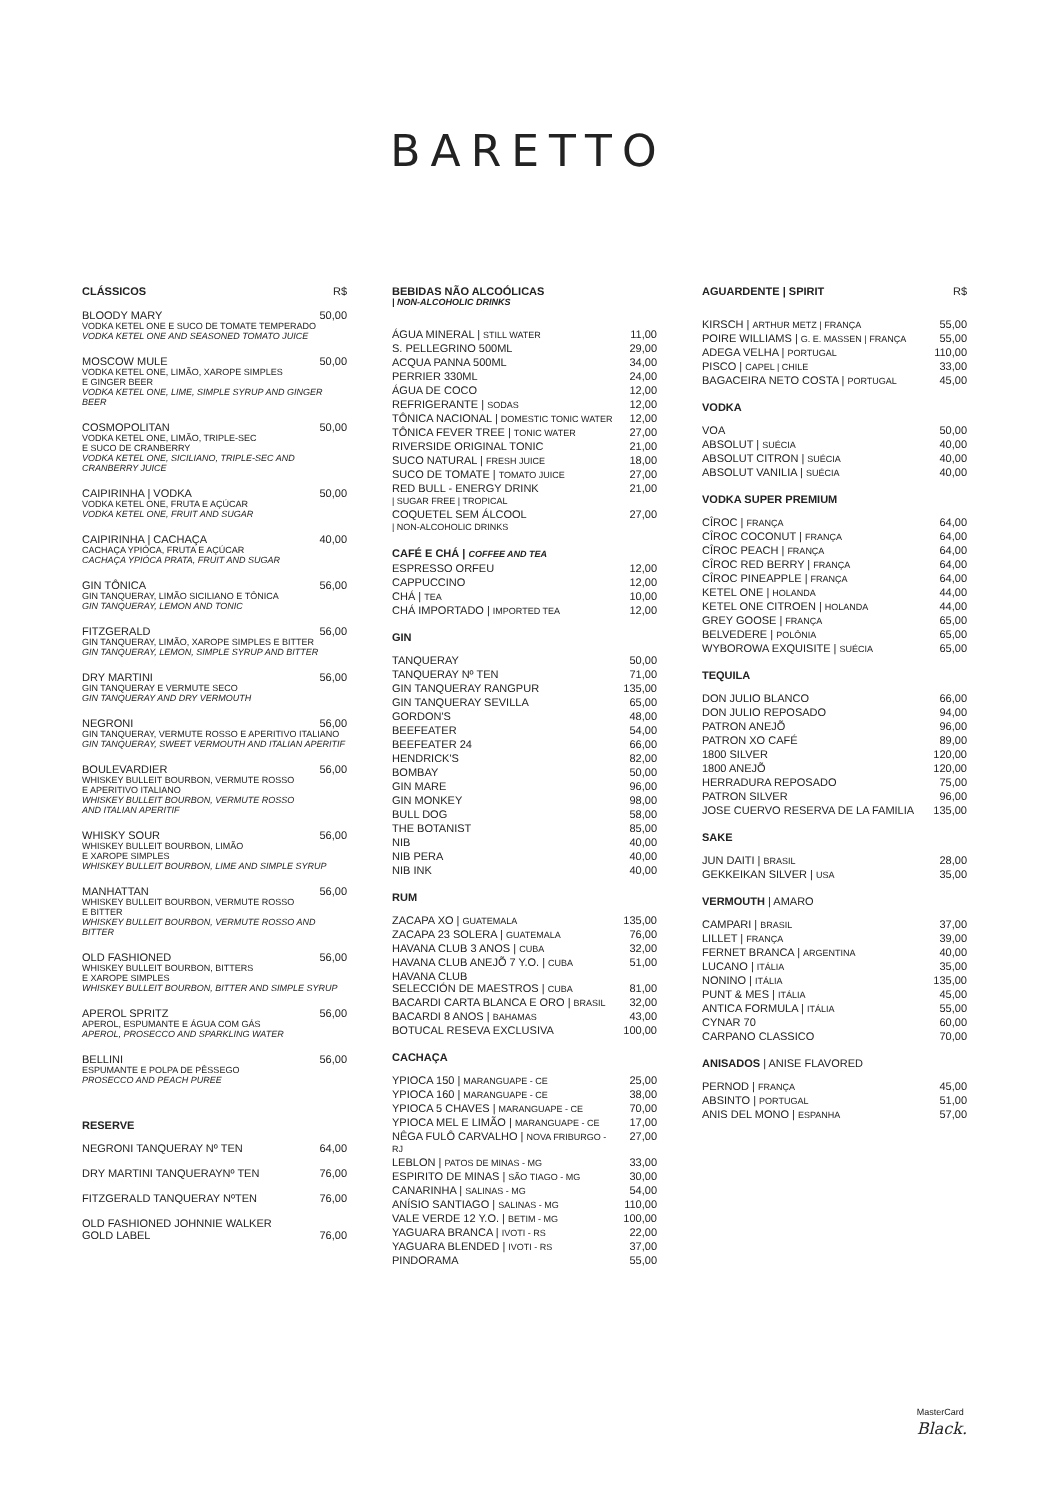BARETTO
CLÁSSICOS R$
BLOODY MARY 50,00
VODKA KETEL ONE E SUCO DE TOMATE TEMPERADO
VODKA KETEL ONE AND SEASONED TOMATO JUICE
MOSCOW MULE 50,00
VODKA KETEL ONE, LIMÃO, XAROPE SIMPLES
E GINGER BEER
VODKA KETEL ONE, LIME, SIMPLE SYRUP AND GINGER BEER
COSMOPOLITAN 50,00
VODKA KETEL ONE, LIMÃO, TRIPLE-SEC
E SUCO DE CRANBERRY
VODKA KETEL ONE, SICILIANO, TRIPLE-SEC AND CRANBERRY JUICE
CAIPIRINHA | VODKA 50,00
VODKA KETEL ONE, FRUTA E AÇÚCAR
VODKA KETEL ONE, FRUIT AND SUGAR
CAIPIRINHA | CACHAÇA 40,00
CACHAÇA YPIÓCA, FRUTA E AÇÚCAR
CACHAÇA YPIÓCA PRATA, FRUIT AND SUGAR
GIN TÔNICA 56,00
GIN TANQUERAY, LIMÃO SICILIANO E TÔNICA
GIN TANQUERAY, LEMON AND TONIC
FITZGERALD 56,00
GIN TANQUERAY, LIMÃO, XAROPE SIMPLES E BITTER
GIN TANQUERAY, LEMON, SIMPLE SYRUP AND BITTER
DRY MARTINI 56,00
GIN TANQUERAY E VERMUTE SECO
GIN TANQUERAY AND DRY VERMOUTH
NEGRONI 56,00
GIN TANQUERAY, VERMUTE ROSSO E APERITIVO ITALIANO
GIN TANQUERAY, SWEET VERMOUTH AND ITALIAN APERITIF
BOULEVARDIER 56,00
WHISKEY BULLEIT BOURBON, VERMUTE ROSSO
E APERITIVO ITALIANO
WHISKEY BULLEIT BOURBON, VERMUTE ROSSO
AND ITALIAN APERITIF
WHISKY SOUR 56,00
WHISKEY BULLEIT BOURBON, LIMÃO
E XAROPE SIMPLES
WHISKEY BULLEIT BOURBON, LIME AND SIMPLE SYRUP
MANHATTAN 56,00
WHISKEY BULLEIT BOURBON, VERMUTE ROSSO
E BITTER
WHISKEY BULLEIT BOURBON, VERMUTE ROSSO AND BITTER
OLD FASHIONED 56,00
WHISKEY BULLEIT BOURBON, BITTERS
E XAROPE SIMPLES
WHISKEY BULLEIT BOURBON, BITTER AND SIMPLE SYRUP
APEROL SPRITZ 56,00
APEROL, ESPUMANTE E ÁGUA COM GÁS
APEROL, PROSECCO AND SPARKLING WATER
BELLINI 56,00
ESPUMANTE E POLPA DE PÊSSEGO
PROSECCO AND PEACH PUREE
RESERVE
| NEGRONI TANQUERAY Nº TEN | 64,00 |
| DRY MARTINI TANQUERAYNº TEN | 76,00 |
| FITZGERALD TANQUERAY NºTEN | 76,00 |
| OLD FASHIONED JOHNNIE WALKER GOLD LABEL | 76,00 |
BEBIDAS NÃO ALCOÓLICAS
| NON-ALCOHOLIC DRINKS
| ÁGUA MINERAL / STILL WATER | 11,00 |
| S. PELLEGRINO 500ML | 29,00 |
| ACQUA PANNA 500ML | 34,00 |
| PERRIER 330ML | 24,00 |
| ÁGUA DE COCO | 12,00 |
| REFRIGERANTE / SODAS | 12,00 |
| TÔNICA NACIONAL / DOMESTIC TONIC WATER | 12,00 |
| TÔNICA FEVER TREE / TONIC WATER | 27,00 |
| RIVERSIDE ORIGINAL TONIC | 21,00 |
| SUCO NATURAL / FRESH JUICE | 18,00 |
| SUCO DE TOMATE / TOMATO JUICE | 27,00 |
| RED BULL - ENERGY DRINK / SUGAR FREE / TROPICAL | 21,00 |
| COQUETEL SEM ÁLCOOL / NON-ALCOHOLIC DRINKS | 27,00 |
CAFÉ E CHÁ | COFFEE AND TEA
| ESPRESSO ORFEU | 12,00 |
| CAPPUCCINO | 12,00 |
| CHÁ / TEA | 10,00 |
| CHÁ IMPORTADO / IMPORTED TEA | 12,00 |
GIN
| TANQUERAY | 50,00 |
| TANQUERAY Nº TEN | 71,00 |
| GIN TANQUERAY RANGPUR | 135,00 |
| GIN TANQUERAY SEVILLA | 65,00 |
| GORDON'S | 48,00 |
| BEEFEATER | 54,00 |
| BEEFEATER 24 | 66,00 |
| HENDRICK'S | 82,00 |
| BOMBAY | 50,00 |
| GIN MARE | 96,00 |
| GIN MONKEY | 98,00 |
| BULL DOG | 58,00 |
| THE BOTANIST | 85,00 |
| NIB | 40,00 |
| NIB PERA | 40,00 |
| NIB INK | 40,00 |
RUM
| ZACAPA XO / GUATEMALA | 135,00 |
| ZACAPA 23 SOLERA / GUATEMALA | 76,00 |
| HAVANA CLUB 3 ANOS / CUBA | 32,00 |
| HAVANA CLUB ANEJÕ 7 Y.O. / CUBA | 51,00 |
| HAVANA CLUB SELECCIÓN DE MAESTROS / CUBA | 81,00 |
| BACARDI CARTA BLANCA E ORO / BRASIL | 32,00 |
| BACARDI 8 ANOS / BAHAMAS | 43,00 |
| BOTUCAL RESEVA EXCLUSIVA | 100,00 |
CACHAÇA
| YPIOCA 150 / MARANGUAPE - CE | 25,00 |
| YPIOCA 160 / MARANGUAPE - CE | 38,00 |
| YPIOCA 5 CHAVES / MARANGUAPE - CE | 70,00 |
| YPIOCA MEL E LIMÃO / MARANGUAPE - CE | 17,00 |
| NÊGA FULÔ CARVALHO / NOVA FRIBURGO - RJ | 27,00 |
| LEBLON / PATOS DE MINAS - MG | 33,00 |
| ESPIRITO DE MINAS / SÃO TIAGO - MG | 30,00 |
| CANARINHA / SALINAS - MG | 54,00 |
| ANÍSIO SANTIAGO / SALINAS - MG | 110,00 |
| VALE VERDE 12 Y.O. / BETIM - MG | 100,00 |
| YAGUARA BRANCA / IVOTI - RS | 22,00 |
| YAGUARA BLENDED / IVOTI - RS | 37,00 |
| PINDORAMA | 55,00 |
AGUARDENTE | SPIRIT R$
| KIRSCH / ARTHUR METZ / FRANÇA | 55,00 |
| POIRE WILLIAMS / G. E. MASSEN / FRANÇA | 55,00 |
| ADEGA VELHA / PORTUGAL | 110,00 |
| PISCO / CAPEL / CHILE | 33,00 |
| BAGACEIRA NETO COSTA / PORTUGAL | 45,00 |
VODKA
| VOA | 50,00 |
| ABSOLUT / SUÉCIA | 40,00 |
| ABSOLUT CITRON / SUÉCIA | 40,00 |
| ABSOLUT VANILIA / SUÉCIA | 40,00 |
VODKA SUPER PREMIUM
| CÎROC / FRANÇA | 64,00 |
| CÎROC COCONUT / FRANÇA | 64,00 |
| CÎROC PEACH / FRANÇA | 64,00 |
| CÎROC RED BERRY / FRANÇA | 64,00 |
| CÎROC PINEAPPLE / FRANÇA | 64,00 |
| KETEL ONE / HOLANDA | 44,00 |
| KETEL ONE CITROEN / HOLANDA | 44,00 |
| GREY GOOSE / FRANÇA | 65,00 |
| BELVEDERE / POLÔNIA | 65,00 |
| WYBOROWA EXQUISITE / SUÉCIA | 65,00 |
TEQUILA
| DON JULIO BLANCO | 66,00 |
| DON JULIO REPOSADO | 94,00 |
| PATRON ANEJÕ | 96,00 |
| PATRON XO CAFÉ | 89,00 |
| 1800 SILVER | 120,00 |
| 1800 ANEJÕ | 120,00 |
| HERRADURA REPOSADO | 75,00 |
| PATRON SILVER | 96,00 |
| JOSE CUERVO RESERVA DE LA FAMILIA | 135,00 |
SAKE
| JUN DAITI / BRASIL | 28,00 |
| GEKKEIKAN SILVER / USA | 35,00 |
VERMOUTH | AMARO
| CAMPARI / BRASIL | 37,00 |
| LILLET / FRANÇA | 39,00 |
| FERNET BRANCA / ARGENTINA | 40,00 |
| LUCANO / ITÁLIA | 35,00 |
| NONINO / ITÁLIA | 135,00 |
| PUNT & MES / ITÁLIA | 45,00 |
| ANTICA FORMULA / ITÁLIA | 55,00 |
| CYNAR 70 | 60,00 |
| CARPANO CLASSICO | 70,00 |
ANISADOS | ANISE FLAVORED
| PERNOD / FRANÇA | 45,00 |
| ABSINTO / PORTUGAL | 51,00 |
| ANIS DEL MONO / ESPANHA | 57,00 |
MasterCard
Black.